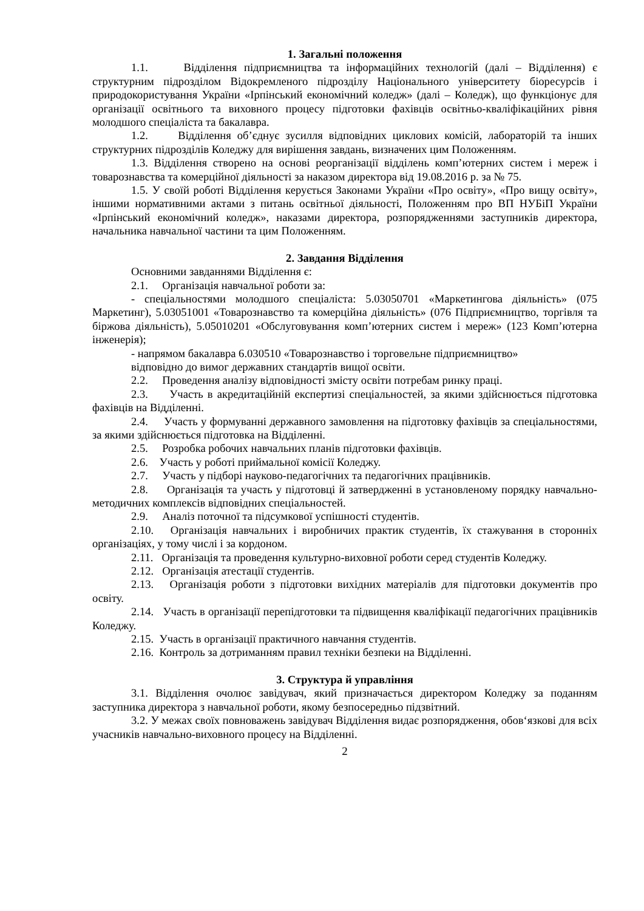1. Загальні положення
1.1. Відділення підприємництва та інформаційних технологій (далі – Відділення) є структурним підрозділом Відокремленого підрозділу Національного університету біоресурсів і природокористування України «Ірпінський економічний коледж» (далі – Коледж), що функціонує для організації освітнього та виховного процесу підготовки фахівців освітньо-кваліфікаційних рівня молодшого спеціаліста та бакалавра.
1.2. Відділення об’єднує зусилля відповідних циклових комісій, лабораторій та інших структурних підрозділів Коледжу для вирішення завдань, визначених цим Положенням.
1.3. Відділення створено на основі реорганізації відділень комп’ютерних систем і мереж і товарознавства та комерційної діяльності за наказом директора від 19.08.2016 р. за № 75.
1.5. У своїй роботі Відділення керується Законами України «Про освіту», «Про вищу освіту», іншими нормативними актами з питань освітньої діяльності, Положенням про ВП НУБіП України «Ірпінський економічний коледж», наказами директора, розпорядженнями заступників директора, начальника навчальної частини та цим Положенням.
2. Завдання Відділення
Основними завданнями Відділення є:
2.1. Організація навчальної роботи за:
- спеціальностями молодшого спеціаліста: 5.03050701 «Маркетингова діяльність» (075 Маркетинг), 5.03051001 «Товарознавство та комерційна діяльність» (076 Підприємництво, торгівля та біржова діяльність), 5.05010201 «Обслуговування комп’ютерних систем і мереж» (123 Комп’ютерна інженерія);
- напрямом бакалавра 6.030510 «Товарознавство і торговельне підприємництво»
відповідно до вимог державних стандартів вищої освіти.
2.2. Проведення аналізу відповідності змісту освіти потребам ринку праці.
2.3. Участь в акредитаційній експертизі спеціальностей, за якими здійснюється підготовка фахівців на Відділенні.
2.4. Участь у формуванні державного замовлення на підготовку фахівців за спеціальностями, за якими здійснюється підготовка на Відділенні.
2.5. Розробка робочих навчальних планів підготовки фахівців.
2.6. Участь у роботі приймальної комісії Коледжу.
2.7. Участь у підборі науково-педагогічних та педагогічних працівників.
2.8. Організація та участь у підготовці й затвердженні в установленому порядку навчально-методичних комплексів відповідних спеціальностей.
2.9. Аналіз поточної та підсумкової успішності студентів.
2.10. Організація навчальних і виробничих практик студентів, їх стажування в сторонніх організаціях, у тому числі і за кордоном.
2.11. Організація та проведення культурно-виховної роботи серед студентів Коледжу.
2.12. Організація атестації студентів.
2.13. Організація роботи з підготовки вихідних матеріалів для підготовки документів про освіту.
2.14. Участь в організації перепідготовки та підвищення кваліфікації педагогічних працівників Коледжу.
2.15. Участь в організації практичного навчання студентів.
2.16. Контроль за дотриманням правил техніки безпеки на Відділенні.
3. Структура й управління
3.1. Відділення очолює завідувач, який призначається директором Коледжу за поданням заступника директора з навчальної роботи, якому безпосередньо підзвітний.
3.2. У межах своїх повноважень завідувач Відділення видає розпорядження, обов‘язкові для всіх учасників навчально-виховного процесу на Відділенні.
2